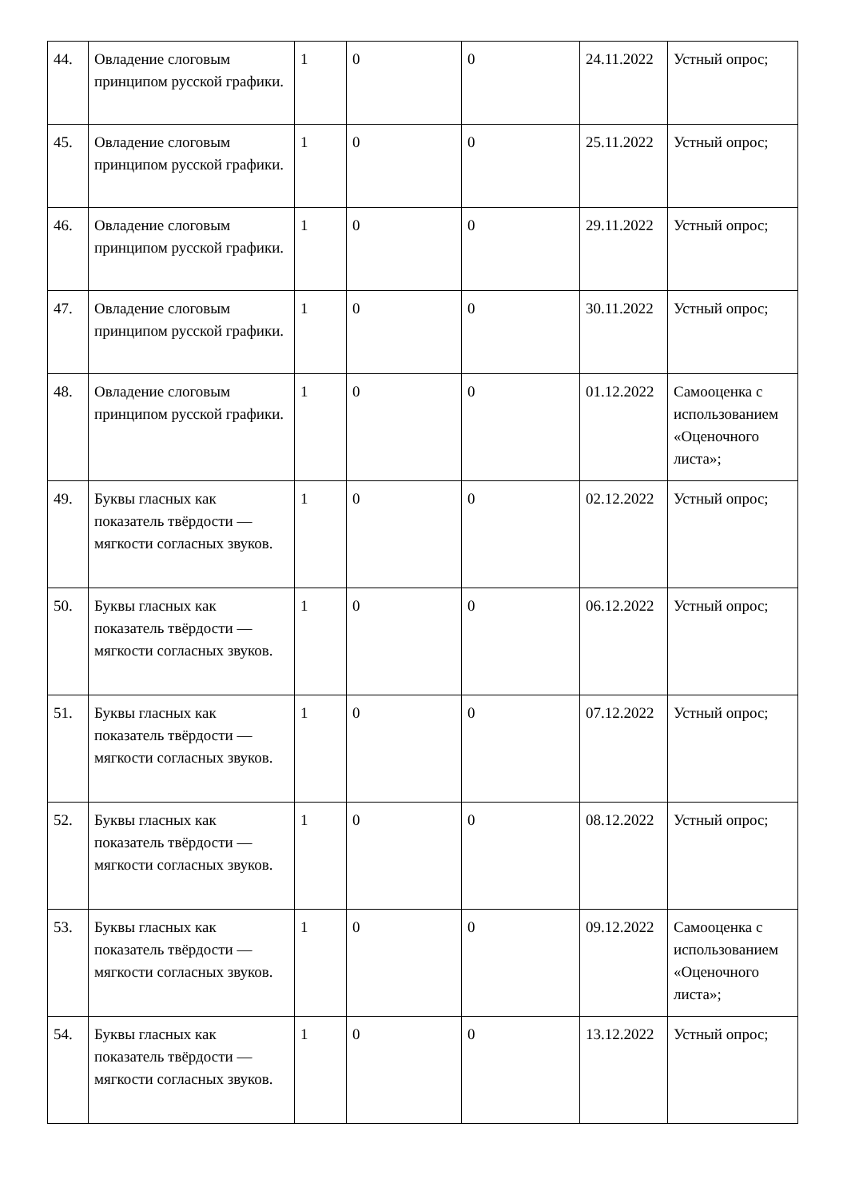| 44. | Овладение слоговым принципом русской графики. | 1 | 0 | 0 | 24.11.2022 | Устный опрос; |
| 45. | Овладение слоговым принципом русской графики. | 1 | 0 | 0 | 25.11.2022 | Устный опрос; |
| 46. | Овладение слоговым принципом русской графики. | 1 | 0 | 0 | 29.11.2022 | Устный опрос; |
| 47. | Овладение слоговым принципом русской графики. | 1 | 0 | 0 | 30.11.2022 | Устный опрос; |
| 48. | Овладение слоговым принципом русской графики. | 1 | 0 | 0 | 01.12.2022 | Самооценка с использованием «Оценочного листа»; |
| 49. | Буквы гласных как показатель твёрдости — мягкости согласных звуков. | 1 | 0 | 0 | 02.12.2022 | Устный опрос; |
| 50. | Буквы гласных как показатель твёрдости — мягкости согласных звуков. | 1 | 0 | 0 | 06.12.2022 | Устный опрос; |
| 51. | Буквы гласных как показатель твёрдости — мягкости согласных звуков. | 1 | 0 | 0 | 07.12.2022 | Устный опрос; |
| 52. | Буквы гласных как показатель твёрдости — мягкости согласных звуков. | 1 | 0 | 0 | 08.12.2022 | Устный опрос; |
| 53. | Буквы гласных как показатель твёрдости — мягкости согласных звуков. | 1 | 0 | 0 | 09.12.2022 | Самооценка с использованием «Оценочного листа»; |
| 54. | Буквы гласных как показатель твёрдости — мягкости согласных звуков. | 1 | 0 | 0 | 13.12.2022 | Устный опрос; |